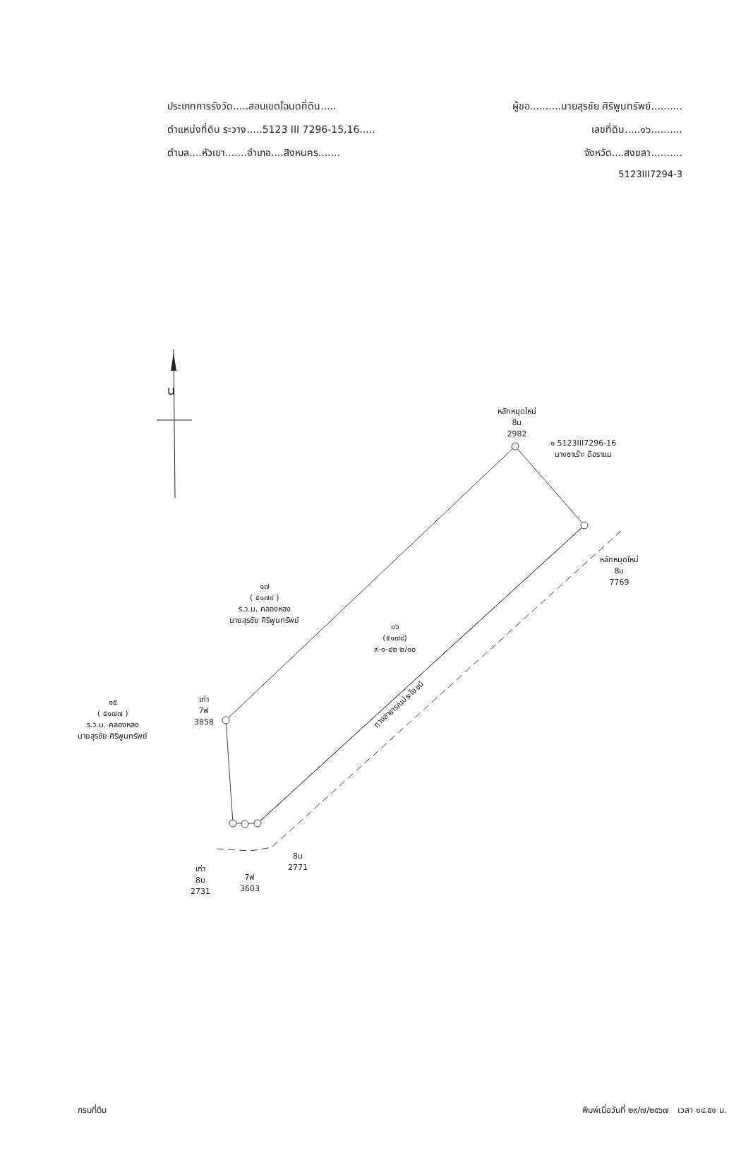ประเภทการรังวัด.....สอบเขตโฉนดที่ดิน..... ผู้ขอ..........นายสุรชัย ศิริพูนทรัพย์..........
ตำแหน่งที่ดิน ระวาง.....5123 III 7296-15,16..... เลขที่ดิน.....๑๖..........
ตำบล....หัวเขา.......อำเภอ....สิงหนคร....... จังหวัด....สงขลา..........
5123III7294-3
น
หลักหมุดใหม่
8ม
2982
๑ 5123III7296-16
นางซาเร๊าะ ดือราแม
หลักหมุดใหม่
8ม
7769
๑๗
( ๕๑๗๙ )
ร.ว.ม. คลองหลง
นายสุรชัย ศิริพูนทรัพย์
๑๖
(๕๑๗๘)
๙-๑-๔๒ ๒/๑๐
ทางสาธารณประโยชน์
เก่า
7ฟ
3858
๑๕
( ๕๑๗๗ )
ร.ว.ม. คลองหลง
นายสุรชัย ศิริพูนทรัพย์
8ม
2771
เก่า
8ม
2731
7ฟ
3603
กรมที่ดิน พิมพ์เมื่อวันที่ ๒๙/๗/๒๕๖๗ เวลา ๑๔.๕๑ น.